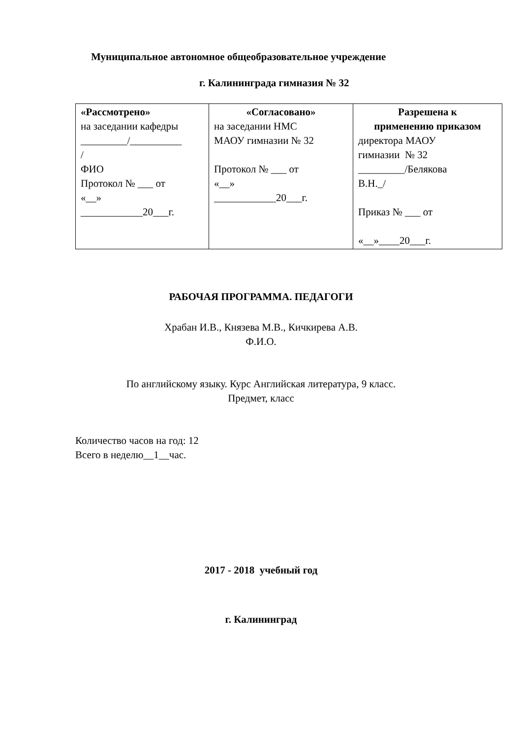Муниципальное автономное общеобразовательное учреждение
г. Калининграда гимназия № 32
| «Рассмотрено» на заседании кафедры _________/__________ / ФИО Протокол № ___ от «__» ____________20___г. | «Согласовано» на заседании НМС МАОУ гимназии № 32 Протокол № ___ от «__» ____________20___г. | Разрешена к применению приказом директора МАОУ гимназии № 32 _________/Белякова В.Н._/ Приказ № ___ от «__»____20___г. |
РАБОЧАЯ ПРОГРАММА. ПЕДАГОГИ
Храбан И.В., Князева М.В., Кичкирева А.В.
Ф.И.О.
По английскому языку. Курс Английская литература, 9 класс.
Предмет, класс
Количество часов на год: 12
Всего в неделю__1__час.
2017 - 2018 учебный год
г. Калининград